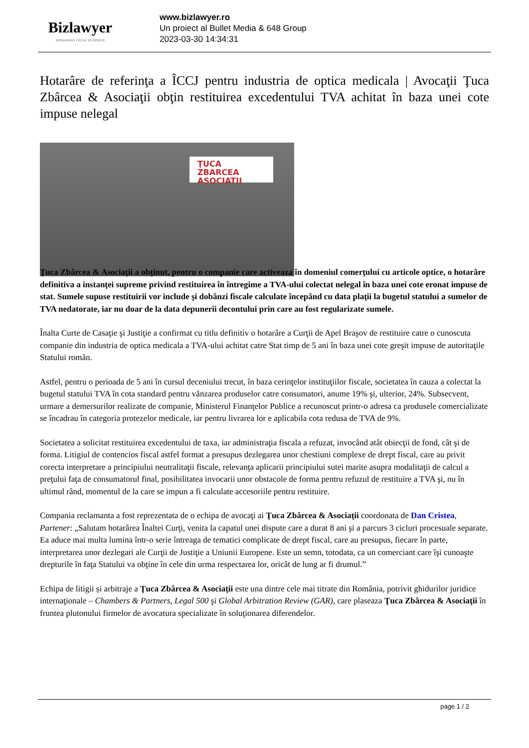Bizlawyer
ROMANIAN LEGAL BUSINESS
www.bizlawyer.ro
Un proiect al Bullet Media & 648 Group
2023-03-30 14:34:31
Hotarâre de referinţa a ÎCCJ pentru industria de optica medicala | Avocaţii Ţuca Zbârcea & Asociaţii obţin restituirea excedentului TVA achitat în baza unei cote impuse nelegal
ŢUCA ZBARCEA
ASOCIATII
Ţuca Zbârcea & Asociaţii a obţinut, pentru o companie care activeaza în domeniul comerţului cu articole optice, o hotarâre definitiva a instanţei supreme privind restituirea în întregime a TVA-ului colectat nelegal în baza unei cote eronat impuse de stat. Sumele supuse restituirii vor include şi dobânzi fiscale calculate începând cu data plaţii la bugetul statului a sumelor de TVA nedatorate, iar nu doar de la data depunerii decontului prin care au fost regularizate sumele.
Înalta Curte de Casaţie şi Justiţie a confirmat cu titlu definitiv o hotarâre a Curţii de Apel Braşov de restituire catre o cunoscuta companie din industria de optica medicala a TVA-ului achitat catre Stat timp de 5 ani în baza unei cote greşit impuse de autoritaţile Statului român.
Astfel, pentru o perioada de 5 ani în cursul deceniului trecut, în baza cerinţelor instituţiilor fiscale, societatea în cauza a colectat la bugetul statului TVA în cota standard pentru vânzarea produselor catre consumatori, anume 19% şi, ulterior, 24%. Subsecvent, urmare a demersurilor realizate de companie, Ministerul Finanţelor Publice a recunoscut printr-o adresa ca produsele comercializate se încadrau în categoria protezelor medicale, iar pentru livrarea lor e aplicabila cota redusa de TVA de 9%.
Societatea a solicitat restituirea excedentului de taxa, iar administraţia fiscala a refuzat, invocând atât obiecţii de fond, cât şi de forma. Litigiul de contencios fiscal astfel format a presupus dezlegarea unor chestiuni complexe de drept fiscal, care au privit corecta interpretare a principiului neutralitaţii fiscale, relevanţa aplicarii principiului sutei marite asupra modalitaţii de calcul a preţului faţa de consumatorul final, posibilitatea invocarii unor obstacole de forma pentru refuzul de restituire a TVA şi, nu în ultimul rând, momentul de la care se impun a fi calculate accesoriile pentru restituire.
Compania reclamanta a fost reprezentata de o echipa de avocaţi ai Ţuca Zbârcea & Asociaţii coordonata de Dan Cristea, Partener: „Salutam hotarârea Înaltei Curţi, venita la capatul unei dispute care a durat 8 ani şi a parcurs 3 cicluri procesuale separate. Ea aduce mai multa lumina într-o serie întreaga de tematici complicate de drept fiscal, care au presupus, fiecare în parte, interpretarea unor dezlegari ale Curţii de Justiţie a Uniunii Europene. Este un semn, totodata, ca un comerciant care îşi cunoaşte drepturile în faţa Statului va obţine în cele din urma respectarea lor, oricât de lung ar fi drumul.”
Echipa de litigii și arbitraje a Ţuca Zbârcea & Asociaţii este una dintre cele mai titrate din România, potrivit ghidurilor juridice internaţionale – Chambers & Partners, Legal 500 şi Global Arbitration Review (GAR), care plaseaza Ţuca Zbârcea & Asociaţii în fruntea plutonului firmelor de avocatura specializate în soluţionarea diferendelor.
page 1 / 2